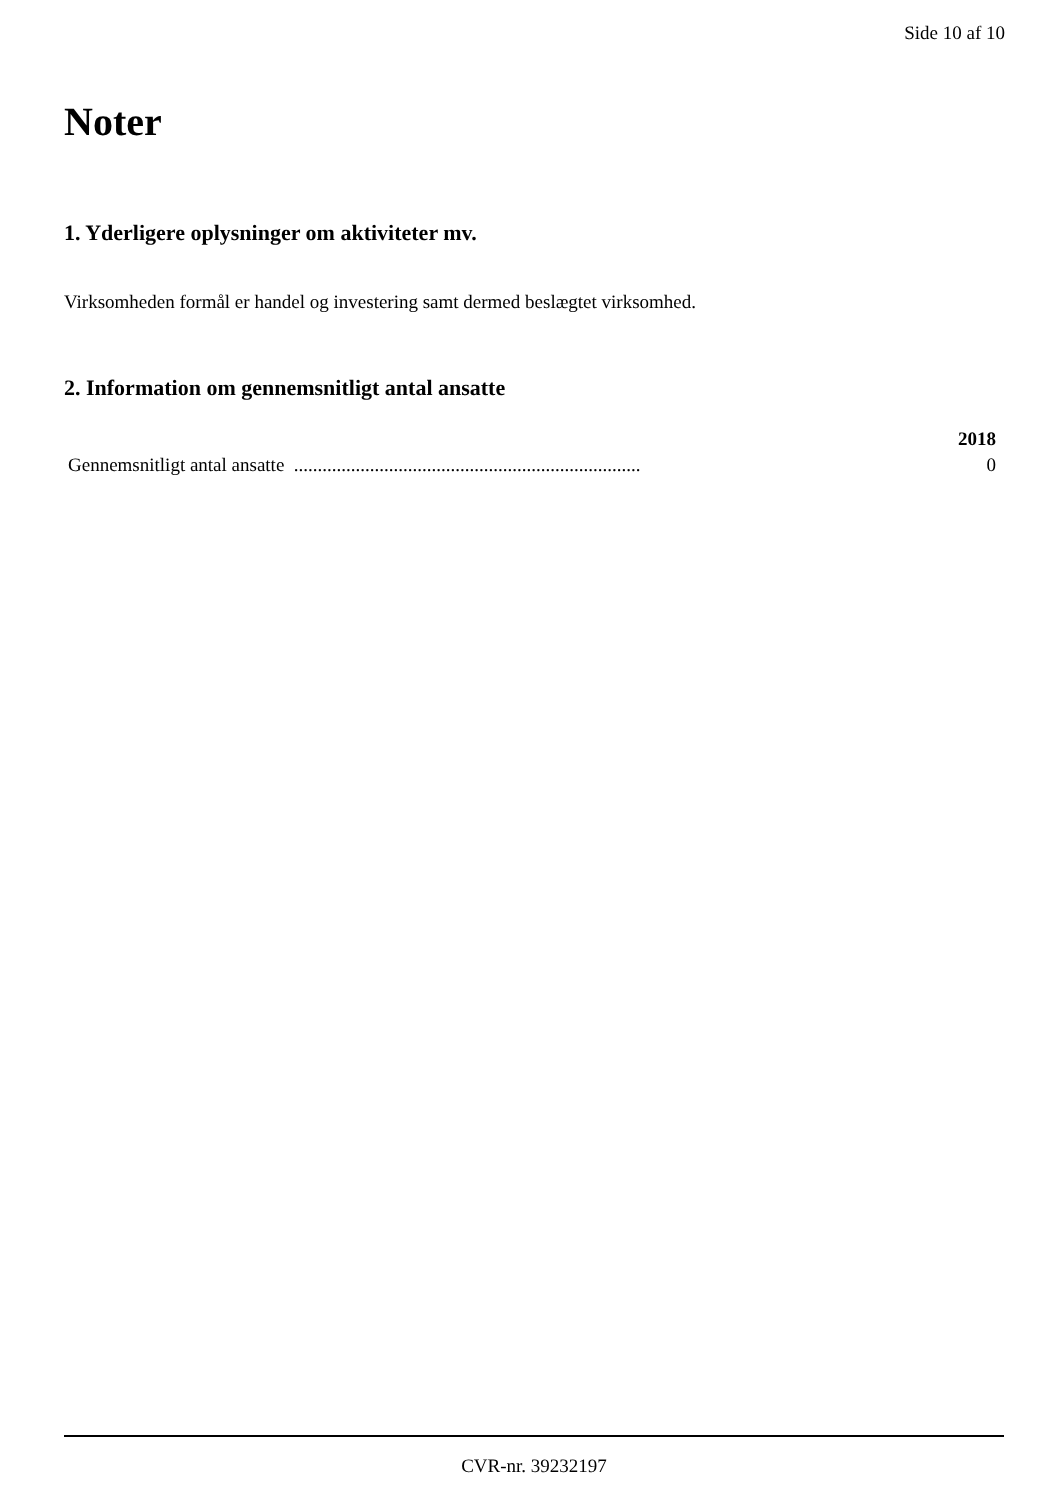Side 10 af 10
Noter
1. Yderligere oplysninger om aktiviteter mv.
Virksomheden formål er handel og investering samt dermed beslægtet virksomhed.
2. Information om gennemsnitligt antal ansatte
| | 2018 |
| --- | --- |
| Gennemsnitligt antal ansatte ......................................................................... | 0 |
CVR-nr. 39232197